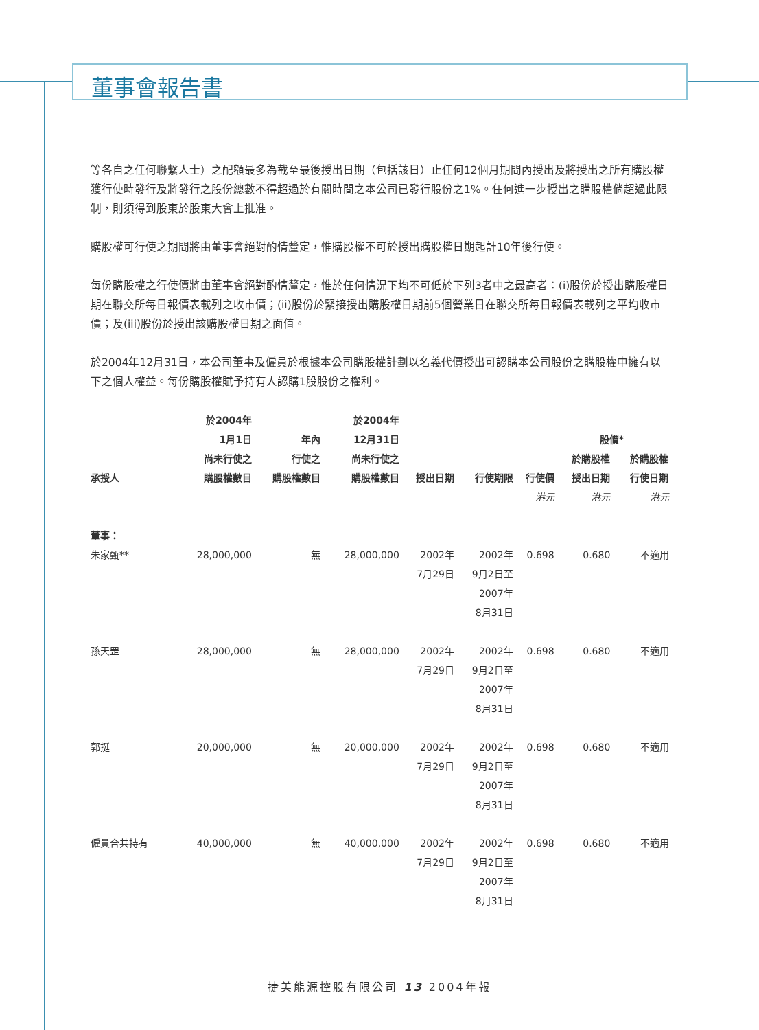董事會報告書
等各自之任何聯繫人士）之配額最多為截至最後授出日期（包括該日）止任何12個月期間內授出及將授出之所有購股權獲行使時發行及將發行之股份總數不得超過於有關時間之本公司已發行股份之1%。任何進一步授出之購股權倘超過此限制，則須得到股東於股東大會上批准。
購股權可行使之期間將由董事會絕對酌情釐定，惟購股權不可於授出購股權日期起計10年後行使。
每份購股權之行使價將由董事會絕對酌情釐定，惟於任何情況下均不可低於下列3者中之最高者：(i)股份於授出購股權日期在聯交所每日報價表載列之收市價；(ii)股份於緊接授出購股權日期前5個營業日在聯交所每日報價表載列之平均收市價；及(iii)股份於授出該購股權日期之面值。
於2004年12月31日，本公司董事及僱員於根據本公司購股權計劃以名義代價授出可認購本公司股份之購股權中擁有以下之個人權益。每份購股權賦予持有人認購1股股份之權利。
| 承授人 | 於2004年 1月1日 尚未行使之 購股權數目 | 年內 行使之 購股權數目 | 於2004年 12月31日 尚未行使之 購股權數目 | 授出日期 | 行使期限 | 行使價 | 股價* 於購股權 授出日期 於購股權 行使日期 | |
| --- | --- | --- | --- | --- | --- | --- | --- | --- |
| | | | | | | 港元 | 港元 | 港元 |
| 董事： | | | | | | | | |
| 朱家甄** | 28,000,000 | 無 | 28,000,000 | 2002年 7月29日 | 2002年 9月2日至 2007年 8月31日 | 0.698 | 0.680 | 不適用 |
| 孫天罡 | 28,000,000 | 無 | 28,000,000 | 2002年 7月29日 | 2002年 9月2日至 2007年 8月31日 | 0.698 | 0.680 | 不適用 |
| 郭挺 | 20,000,000 | 無 | 20,000,000 | 2002年 7月29日 | 2002年 9月2日至 2007年 8月31日 | 0.698 | 0.680 | 不適用 |
| 僱員合共持有 | 40,000,000 | 無 | 40,000,000 | 2002年 7月29日 | 2002年 9月2日至 2007年 8月31日 | 0.698 | 0.680 | 不適用 |
捷美能源控股有限公司 13 2004年報